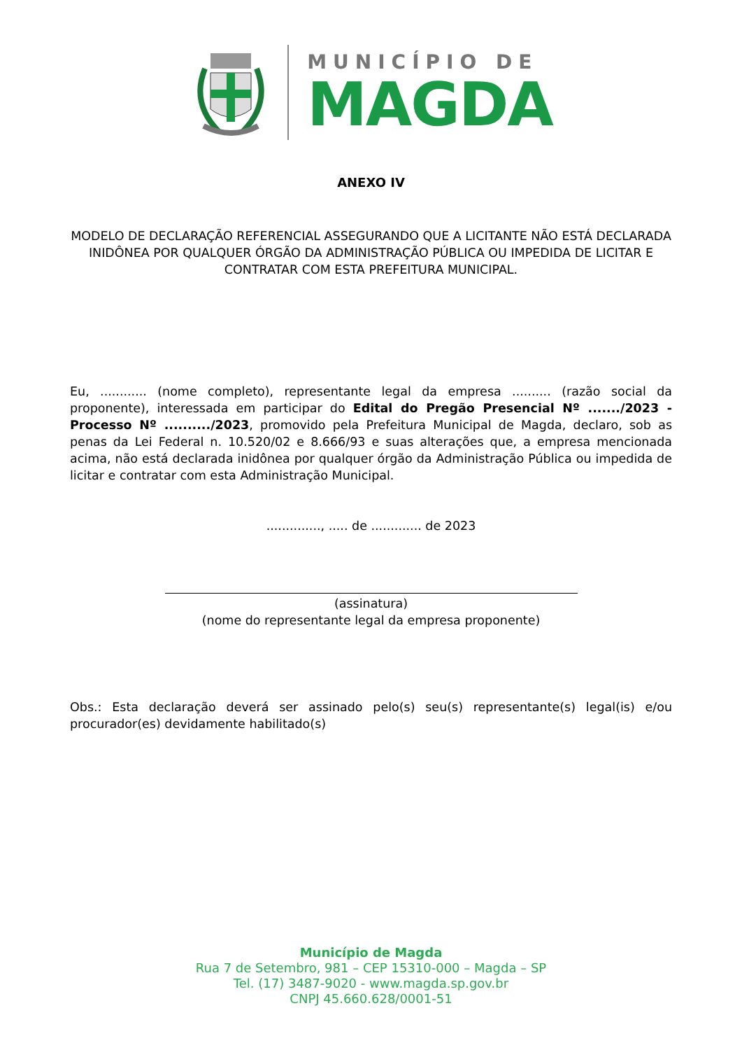MUNICÍPIO DE
MAGDA
ANEXO IV
MODELO DE DECLARAÇÃO REFERENCIAL ASSEGURANDO QUE A LICITANTE NÃO ESTÁ DECLARADA INIDÔNEA POR QUALQUER ÓRGÃO DA ADMINISTRAÇÃO PÚBLICA OU IMPEDIDA DE LICITAR E CONTRATAR COM ESTA PREFEITURA MUNICIPAL.
Eu, ............ (nome completo), representante legal da empresa .......... (razão social da proponente), interessada em participar do Edital do Pregão Presencial Nº ......./2023 - Processo Nº ........../2023, promovido pela Prefeitura Municipal de Magda, declaro, sob as penas da Lei Federal n. 10.520/02 e 8.666/93 e suas alterações que, a empresa mencionada acima, não está declarada inidônea por qualquer órgão da Administração Pública ou impedida de licitar e contratar com esta Administração Municipal.
.............., ..... de ............. de 2023
(assinatura)
(nome do representante legal da empresa proponente)
Obs.: Esta declaração deverá ser assinado pelo(s) seu(s) representante(s) legal(is) e/ou procurador(es) devidamente habilitado(s)
Município de Magda
Rua 7 de Setembro, 981 – CEP 15310-000 – Magda – SP
Tel. (17) 3487-9020 - www.magda.sp.gov.br
CNPJ 45.660.628/0001-51